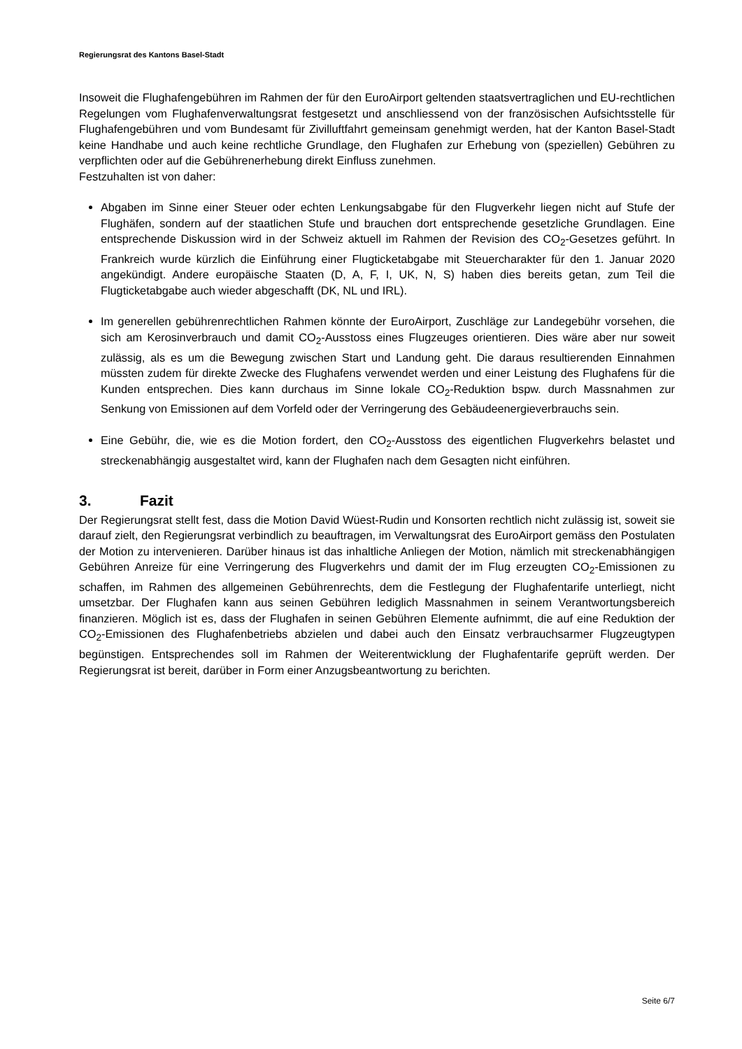Regierungsrat des Kantons Basel-Stadt
Insoweit die Flughafengebühren im Rahmen der für den EuroAirport geltenden staatsvertraglichen und EU-rechtlichen Regelungen vom Flughafenverwaltungsrat festgesetzt und anschliessend von der französischen Aufsichtsstelle für Flughafengebühren und vom Bundesamt für Zivilluftfahrt gemeinsam genehmigt werden, hat der Kanton Basel-Stadt keine Handhabe und auch keine rechtliche Grundlage, den Flughafen zur Erhebung von (speziellen) Gebühren zu verpflichten oder auf die Gebührenerhebung direkt Einfluss zunehmen.
Festzuhalten ist von daher:
Abgaben im Sinne einer Steuer oder echten Lenkungsabgabe für den Flugverkehr liegen nicht auf Stufe der Flughäfen, sondern auf der staatlichen Stufe und brauchen dort entsprechende gesetzliche Grundlagen. Eine entsprechende Diskussion wird in der Schweiz aktuell im Rahmen der Revision des CO<sub>2</sub>-Gesetzes geführt. In Frankreich wurde kürzlich die Einführung einer Flugticketabgabe mit Steuercharakter für den 1. Januar 2020 angekündigt. Andere europäische Staaten (D, A, F, I, UK, N, S) haben dies bereits getan, zum Teil die Flugticketabgabe auch wieder abgeschafft (DK, NL und IRL).
Im generellen gebührenrechtlichen Rahmen könnte der EuroAirport, Zuschläge zur Landegebühr vorsehen, die sich am Kerosinverbrauch und damit CO<sub>2</sub>-Ausstoss eines Flugzeuges orientieren. Dies wäre aber nur soweit zulässig, als es um die Bewegung zwischen Start und Landung geht. Die daraus resultierenden Einnahmen müssten zudem für direkte Zwecke des Flughafens verwendet werden und einer Leistung des Flughafens für die Kunden entsprechen. Dies kann durchaus im Sinne lokale CO<sub>2</sub>-Reduktion bspw. durch Massnahmen zur Senkung von Emissionen auf dem Vorfeld oder der Verringerung des Gebäudeenergieverbrauchs sein.
Eine Gebühr, die, wie es die Motion fordert, den CO<sub>2</sub>-Ausstoss des eigentlichen Flugverkehrs belastet und streckenabhängig ausgestaltet wird, kann der Flughafen nach dem Gesagten nicht einführen.
3. Fazit
Der Regierungsrat stellt fest, dass die Motion David Wüest-Rudin und Konsorten rechtlich nicht zulässig ist, soweit sie darauf zielt, den Regierungsrat verbindlich zu beauftragen, im Verwaltungsrat des EuroAirport gemäss den Postulaten der Motion zu intervenieren. Darüber hinaus ist das inhaltliche Anliegen der Motion, nämlich mit streckenabhängigen Gebühren Anreize für eine Verringerung des Flugverkehrs und damit der im Flug erzeugten CO<sub>2</sub>-Emissionen zu schaffen, im Rahmen des allgemeinen Gebührenrechts, dem die Festlegung der Flughafentarife unterliegt, nicht umsetzbar. Der Flughafen kann aus seinen Gebühren lediglich Massnahmen in seinem Verantwortungsbereich finanzieren. Möglich ist es, dass der Flughafen in seinen Gebühren Elemente aufnimmt, die auf eine Reduktion der CO<sub>2</sub>-Emissionen des Flughafenbetriebs abzielen und dabei auch den Einsatz verbrauchsarmer Flugzeugtypen begünstigen. Entsprechendes soll im Rahmen der Weiterentwicklung der Flughafentarife geprüft werden. Der Regierungsrat ist bereit, darüber in Form einer Anzugsbeantwortung zu berichten.
Seite 6/7